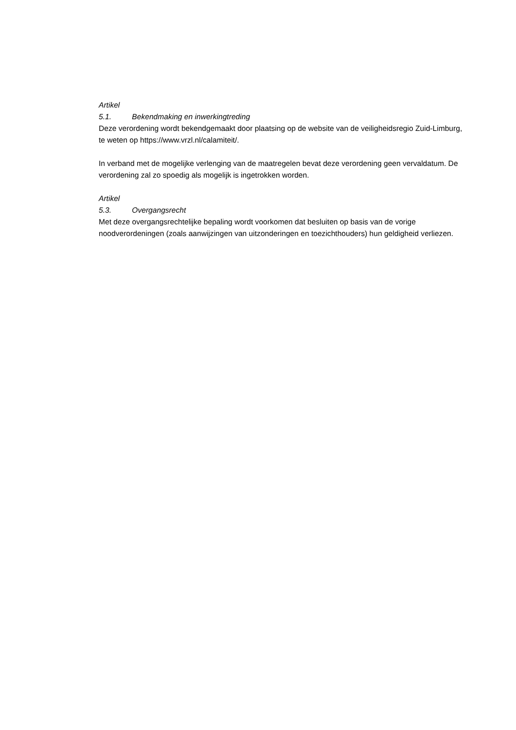Artikel 5.1. Bekendmaking en inwerkingtreding
Deze verordening wordt bekendgemaakt door plaatsing op de website van de veiligheidsregio Zuid-Limburg, te weten op https://www.vrzl.nl/calamiteit/.
In verband met de mogelijke verlenging van de maatregelen bevat deze verordening geen vervaldatum. De verordening zal zo spoedig als mogelijk is ingetrokken worden.
Artikel 5.3. Overgangsrecht
Met deze overgangsrechtelijke bepaling wordt voorkomen dat besluiten op basis van de vorige noodverordeningen (zoals aanwijzingen van uitzonderingen en toezichthouders) hun geldigheid verliezen.